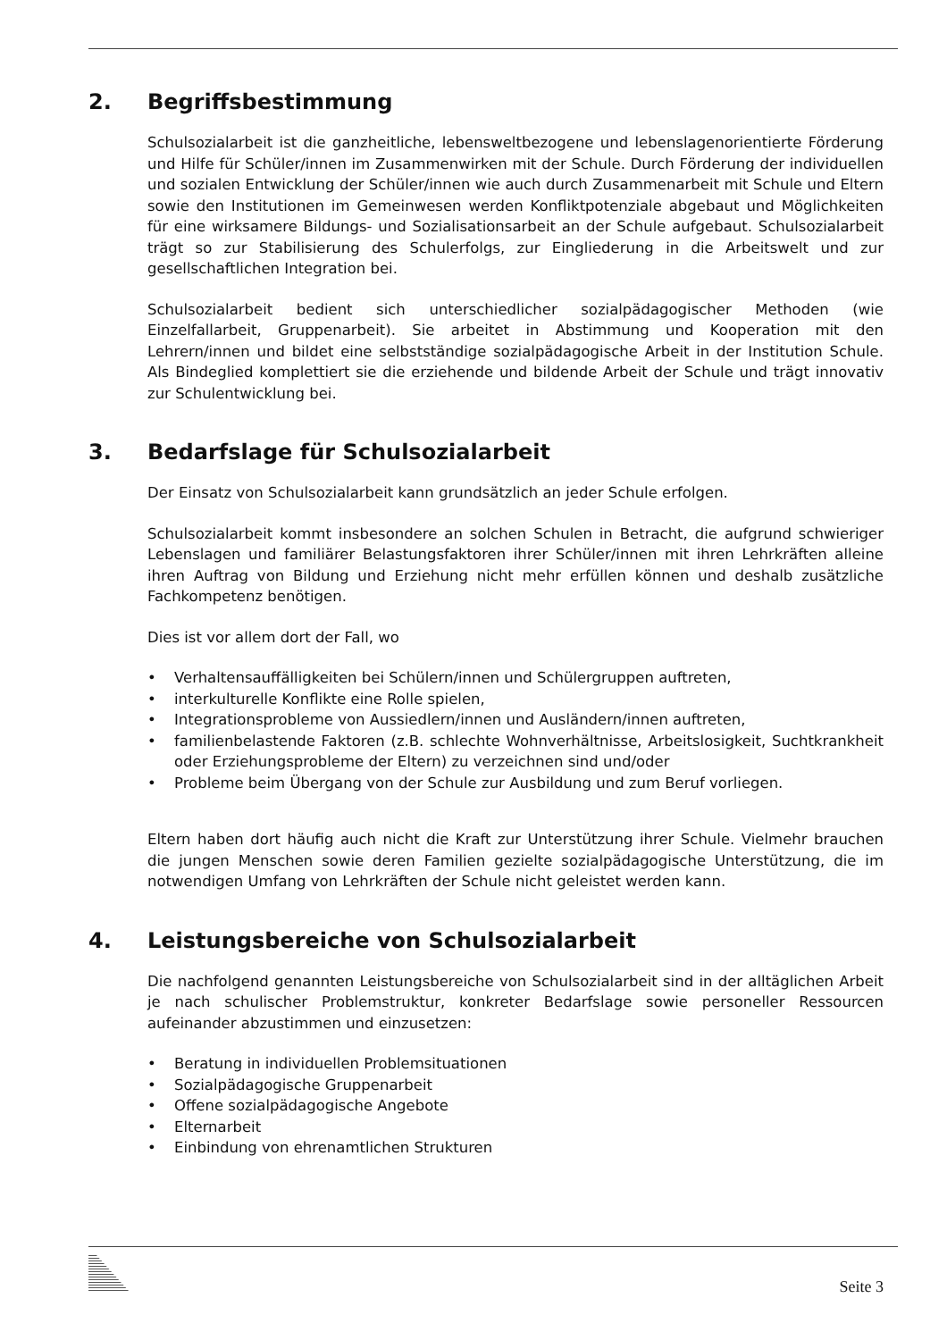2. Begriffsbestimmung
Schulsozialarbeit ist die ganzheitliche, lebensweltbezogene und lebenslagenorientierte Förderung und Hilfe für Schüler/innen im Zusammenwirken mit der Schule. Durch Förderung der individuellen und sozialen Entwicklung der Schüler/innen wie auch durch Zusammenarbeit mit Schule und Eltern sowie den Institutionen im Gemeinwesen werden Konfliktpotenziale abgebaut und Möglichkeiten für eine wirksamere Bildungs- und Sozialisationsarbeit an der Schule aufgebaut. Schulsozialarbeit trägt so zur Stabilisierung des Schulerfolgs, zur Eingliederung in die Arbeitswelt und zur gesellschaftlichen Integration bei.
Schulsozialarbeit bedient sich unterschiedlicher sozialpädagogischer Methoden (wie Einzelfallarbeit, Gruppenarbeit). Sie arbeitet in Abstimmung und Kooperation mit den Lehrern/innen und bildet eine selbstständige sozialpädagogische Arbeit in der Institution Schule. Als Bindeglied komplettiert sie die erziehende und bildende Arbeit der Schule und trägt innovativ zur Schulentwicklung bei.
3. Bedarfslage für Schulsozialarbeit
Der Einsatz von Schulsozialarbeit kann grundsätzlich an jeder Schule erfolgen.
Schulsozialarbeit kommt insbesondere an solchen Schulen in Betracht, die aufgrund schwieriger Lebenslagen und familiärer Belastungsfaktoren ihrer Schüler/innen mit ihren Lehrkräften alleine ihren Auftrag von Bildung und Erziehung nicht mehr erfüllen können und deshalb zusätzliche Fachkompetenz benötigen.
Dies ist vor allem dort der Fall, wo
• Verhaltensauffälligkeiten bei Schülern/innen und Schülergruppen auftreten,
• interkulturelle Konflikte eine Rolle spielen,
• Integrationsprobleme von Aussiedlern/innen und Ausländern/innen auftreten,
• familienbelastende Faktoren (z.B. schlechte Wohnverhältnisse, Arbeitslosigkeit, Suchtkrankheit oder Erziehungsprobleme der Eltern) zu verzeichnen sind und/oder
• Probleme beim Übergang von der Schule zur Ausbildung und zum Beruf vorliegen.
Eltern haben dort häufig auch nicht die Kraft zur Unterstützung ihrer Schule. Vielmehr brauchen die jungen Menschen sowie deren Familien gezielte sozialpädagogische Unterstützung, die im notwendigen Umfang von Lehrkräften der Schule nicht geleistet werden kann.
4. Leistungsbereiche von Schulsozialarbeit
Die nachfolgend genannten Leistungsbereiche von Schulsozialarbeit sind in der alltäglichen Arbeit je nach schulischer Problemstruktur, konkreter Bedarfslage sowie personeller Ressourcen aufeinander abzustimmen und einzusetzen:
• Beratung in individuellen Problemsituationen
• Sozialpädagogische Gruppenarbeit
• Offene sozialpädagogische Angebote
• Elternarbeit
• Einbindung von ehrenamtlichen Strukturen
Seite 3